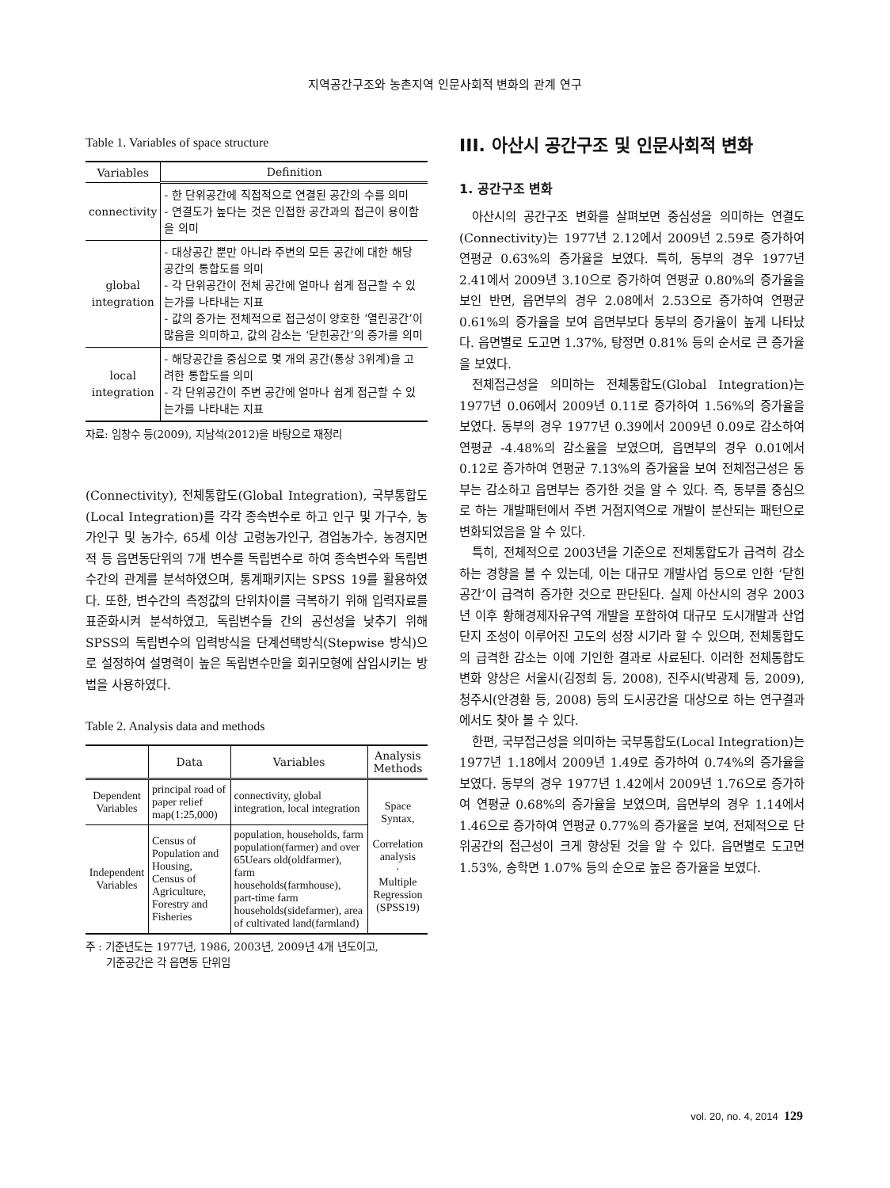지역공간구조와 농촌지역 인문사회적 변화의 관계 연구
Table 1. Variables of space structure
| Variables | Definition |
| --- | --- |
| connectivity | - 한 단위공간에 직접적으로 연결된 공간의 수를 의미 - 연결도가 높다는 것은 인접한 공간과의 접근이 용이함을 의미 |
| global integration | - 대상공간 뿐만 아니라 주변의 모든 공간에 대한 해당 공간의 통합도를 의미 - 각 단위공간이 전체 공간에 얼마나 쉽게 접근할 수 있는가를 나타내는 지표 - 값의 증가는 전체적으로 접근성이 양호한 ‘열린공간’이 많음을 의미하고, 값의 감소는 ‘닫힌공간’의 증가를 의미 |
| local integration | - 해당공간을 중심으로 몇 개의 공간(통상 3위계)을 고려한 통합도를 의미 - 각 단위공간이 주변 공간에 얼마나 쉽게 접근할 수 있는가를 나타내는 지표 |
자료: 임창수 등(2009), 지남석(2012)을 바탕으로 재정리
(Connectivity), 전체통합도(Global Integration), 국부통합도(Local Integration)를 각각 종속변수로 하고 인구 및 가구수, 농가인구 및 농가수, 65세 이상 고령농가인구, 겸업농가수, 농경지면적 등 읍면동단위의 7개 변수를 독립변수로 하여 종속변수와 독립변수간의 관계를 분석하였으며, 통계패키지는 SPSS 19를 활용하였다. 또한, 변수간의 측정값의 단위차이를 극복하기 위해 입력자료를 표준화시켜 분석하였고, 독립변수들 간의 공선성을 낮추기 위해 SPSS의 독립변수의 입력방식을 단계선택방식(Stepwise 방식)으로 설정하여 설명력이 높은 독립변수만을 회귀모형에 삽입시키는 방법을 사용하였다.
Table 2. Analysis data and methods
| | Data | Variables | Analysis Methods |
| --- | --- | --- | --- |
| Dependent Variables | principal road of paper relief map(1:25,000) | connectivity, global integration, local integration | Space Syntax, Correlation analysis · Multiple Regression (SPSS19) |
| Independent Variables | Census of Population and Housing, Census of Agriculture, Forestry and Fisheries | population, households, farm population(farmer) and over 65Uears old(oldfarmer), farm households(farmhouse), part-time farm households(sidefarmer), area of cultivated land(farmland) | |
주 : 기준년도는 1977년, 1986, 2003년, 2009년 4개 년도이고,
기준공간은 각 읍면동 단위임
III. 아산시 공간구조 및 인문사회적 변화
1. 공간구조 변화
아산시의 공간구조 변화를 살펴보면 중심성을 의미하는 연결도(Connectivity)는 1977년 2.12에서 2009년 2.59로 증가하여 연평균 0.63%의 증가율을 보였다. 특히, 동부의 경우 1977년 2.41에서 2009년 3.10으로 증가하여 연평균 0.80%의 증가율을 보인 반면, 읍면부의 경우 2.08에서 2.53으로 증가하여 연평균 0.61%의 증가율을 보여 읍면부보다 동부의 증가율이 높게 나타났다. 읍면별로 도고면 1.37%, 탕정면 0.81% 등의 순서로 큰 증가율을 보였다.
전체접근성을 의미하는 전체통합도(Global Integration)는 1977년 0.06에서 2009년 0.11로 증가하여 1.56%의 증가율을 보였다. 동부의 경우 1977년 0.39에서 2009년 0.09로 감소하여 연평균 -4.48%의 감소율을 보였으며, 읍면부의 경우 0.01에서 0.12로 증가하여 연평균 7.13%의 증가율을 보여 전체접근성은 동부는 감소하고 읍면부는 증가한 것을 알 수 있다. 즉, 동부를 중심으로 하는 개발패턴에서 주변 거점지역으로 개발이 분산되는 패턴으로 변화되었음을 알 수 있다.
특히, 전체적으로 2003년을 기준으로 전체통합도가 급격히 감소하는 경향을 볼 수 있는데, 이는 대규모 개발사업 등으로 인한 ‘닫힌공간’이 급격히 증가한 것으로 판단된다. 실제 아산시의 경우 2003년 이후 황해경제자유구역 개발을 포함하여 대규모 도시개발과 산업단지 조성이 이루어진 고도의 성장 시기라 할 수 있으며, 전체통합도의 급격한 감소는 이에 기인한 결과로 사료된다. 이러한 전체통합도 변화 양상은 서울시(김정희 등, 2008), 진주시(박광제 등, 2009), 청주시(안경환 등, 2008) 등의 도시공간을 대상으로 하는 연구결과에서도 찾아 볼 수 있다.
한편, 국부접근성을 의미하는 국부통합도(Local Integration)는 1977년 1.18에서 2009년 1.49로 증가하여 0.74%의 증가율을 보였다. 동부의 경우 1977년 1.42에서 2009년 1.76으로 증가하여 연평균 0.68%의 증가율을 보였으며, 읍면부의 경우 1.14에서 1.46으로 증가하여 연평균 0.77%의 증가율을 보여, 전체적으로 단위공간의 접근성이 크게 향상된 것을 알 수 있다. 읍면별로 도고면 1.53%, 송학면 1.07% 등의 순으로 높은 증가율을 보였다.
vol. 20, no. 4, 2014 129